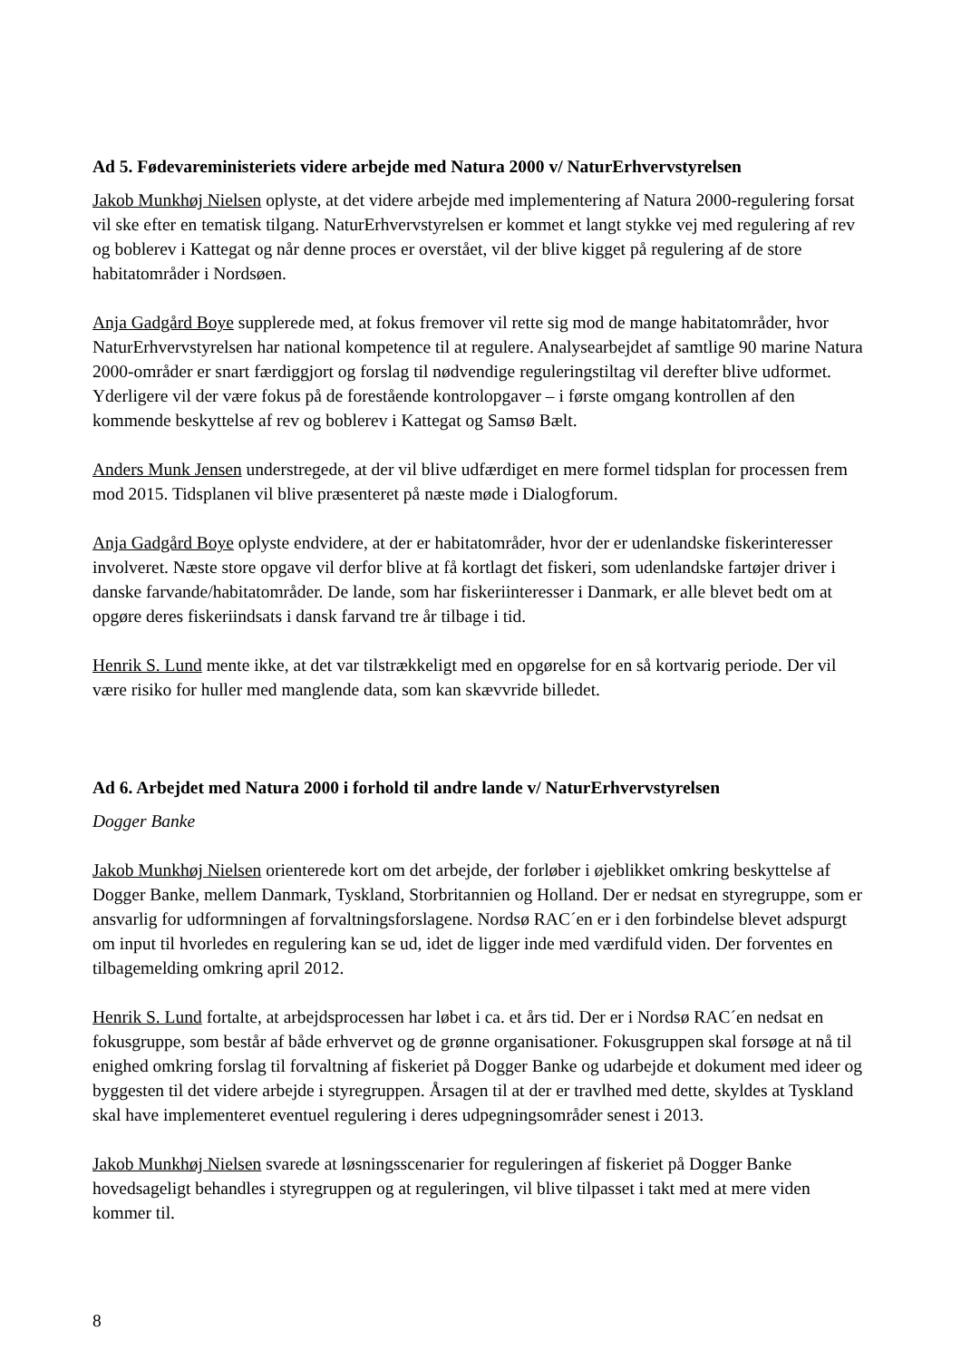Ad 5. Fødevareministeriets videre arbejde med Natura 2000 v/ NaturErhvervstyrelsen
Jakob Munkhøj Nielsen oplyste, at det videre arbejde med implementering af Natura 2000-regulering forsat vil ske efter en tematisk tilgang. NaturErhvervstyrelsen er kommet et langt stykke vej med regulering af rev og boblerev i Kattegat og når denne proces er overstået, vil der blive kigget på regulering af de store habitatområder i Nordsøen.
Anja Gadgård Boye supplerede med, at fokus fremover vil rette sig mod de mange habitatområder, hvor NaturErhvervstyrelsen har national kompetence til at regulere. Analysearbejdet af samtlige 90 marine Natura 2000-områder er snart færdiggjort og forslag til nødvendige reguleringstiltag vil derefter blive udformet. Yderligere vil der være fokus på de forestående kontrolopgaver – i første omgang kontrollen af den kommende beskyttelse af rev og boblerev i Kattegat og Samsø Bælt.
Anders Munk Jensen understregede, at der vil blive udfærdiget en mere formel tidsplan for processen frem mod 2015. Tidsplanen vil blive præsenteret på næste møde i Dialogforum.
Anja Gadgård Boye oplyste endvidere, at der er habitatområder, hvor der er udenlandske fiskerinteresser involveret. Næste store opgave vil derfor blive at få kortlagt det fiskeri, som udenlandske fartøjer driver i danske farvande/habitatområder. De lande, som har fiskeriinteresser i Danmark, er alle blevet bedt om at opgøre deres fiskeriindsats i dansk farvand tre år tilbage i tid.
Henrik S. Lund mente ikke, at det var tilstrækkeligt med en opgørelse for en så kortvarig periode. Der vil være risiko for huller med manglende data, som kan skævvride billedet.
Ad 6. Arbejdet med Natura 2000 i forhold til andre lande v/ NaturErhvervstyrelsen
Dogger Banke
Jakob Munkhøj Nielsen orienterede kort om det arbejde, der forløber i øjeblikket omkring beskyttelse af Dogger Banke, mellem Danmark, Tyskland, Storbritannien og Holland. Der er nedsat en styregruppe, som er ansvarlig for udformningen af forvaltningsforslagene. Nordsø RAC´en er i den forbindelse blevet adspurgt om input til hvorledes en regulering kan se ud, idet de ligger inde med værdifuld viden. Der forventes en tilbagemelding omkring april 2012.
Henrik S. Lund fortalte, at arbejdsprocessen har løbet i ca. et års tid. Der er i Nordsø RAC´en nedsat en fokusgruppe, som består af både erhvervet og de grønne organisationer. Fokusgruppen skal forsøge at nå til enighed omkring forslag til forvaltning af fiskeriet på Dogger Banke og udarbejde et dokument med ideer og byggesten til det videre arbejde i styregruppen. Årsagen til at der er travlhed med dette, skyldes at Tyskland skal have implementeret eventuel regulering i deres udpegningsområder senest i 2013.
Jakob Munkhøj Nielsen svarede at løsningsscenarier for reguleringen af fiskeriet på Dogger Banke hovedsageligt behandles i styregruppen og at reguleringen, vil blive tilpasset i takt med at mere viden kommer til.
8